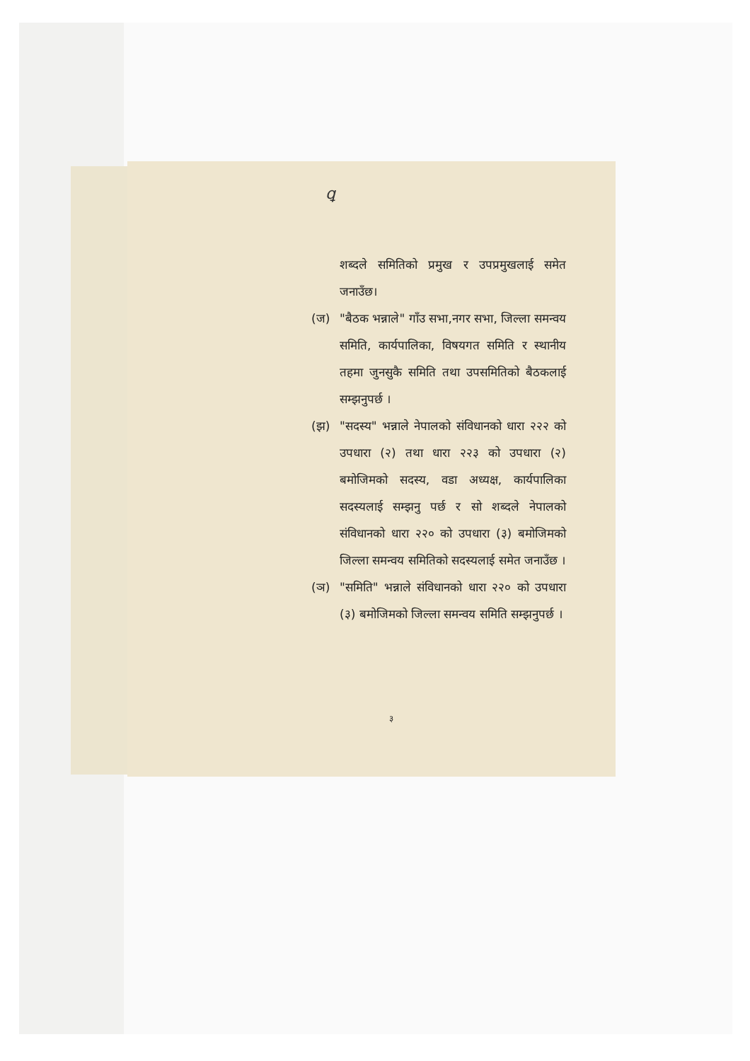ꝗ
शब्दले समितिको प्रमुख र उपप्रमुखलाई समेत जनाउँछ।
(ज) "बैठक भन्नाले" गाँउ सभा,नगर सभा, जिल्ला समन्वय समिति, कार्यपालिका, विषयगत समिति र स्थानीय तहमा जुनसुकै समिति तथा उपसमितिको बैठकलाई सम्झनुपर्छ ।
(झ) "सदस्य" भन्नाले नेपालको संविधानको धारा २२२ को उपधारा (२) तथा धारा २२३ को उपधारा (२) बमोजिमको सदस्य, वडा अध्यक्ष, कार्यपालिका सदस्यलाई सम्झनु पर्छ र सो शब्दले नेपालको संविधानको धारा २२० को उपधारा (३) बमोजिमको जिल्ला समन्वय समितिको सदस्यलाई समेत जनाउँछ ।
(ञ) "समिति" भन्नाले संविधानको धारा २२० को उपधारा (३) बमोजिमको जिल्ला समन्वय समिति सम्झनुपर्छ ।
३